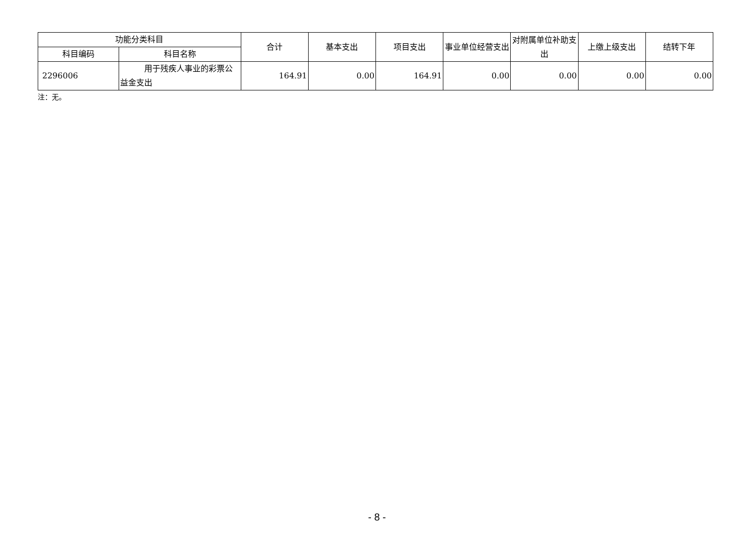| 功能分类科目 | | 合计 | 基本支出 | 项目支出 | 事业单位经营支出 | 对附属单位补助支出 | 上缴上级支出 | 结转下年 |
| --- | --- | --- | --- | --- | --- | --- | --- | --- |
| 科目编码 | 科目名称 | | | | | | | |
| 2296006 | 用于残疾人事业的彩票公益金支出 | 164.91 | 0.00 | 164.91 | 0.00 | 0.00 | 0.00 | 0.00 |
注：无。
- 8 -